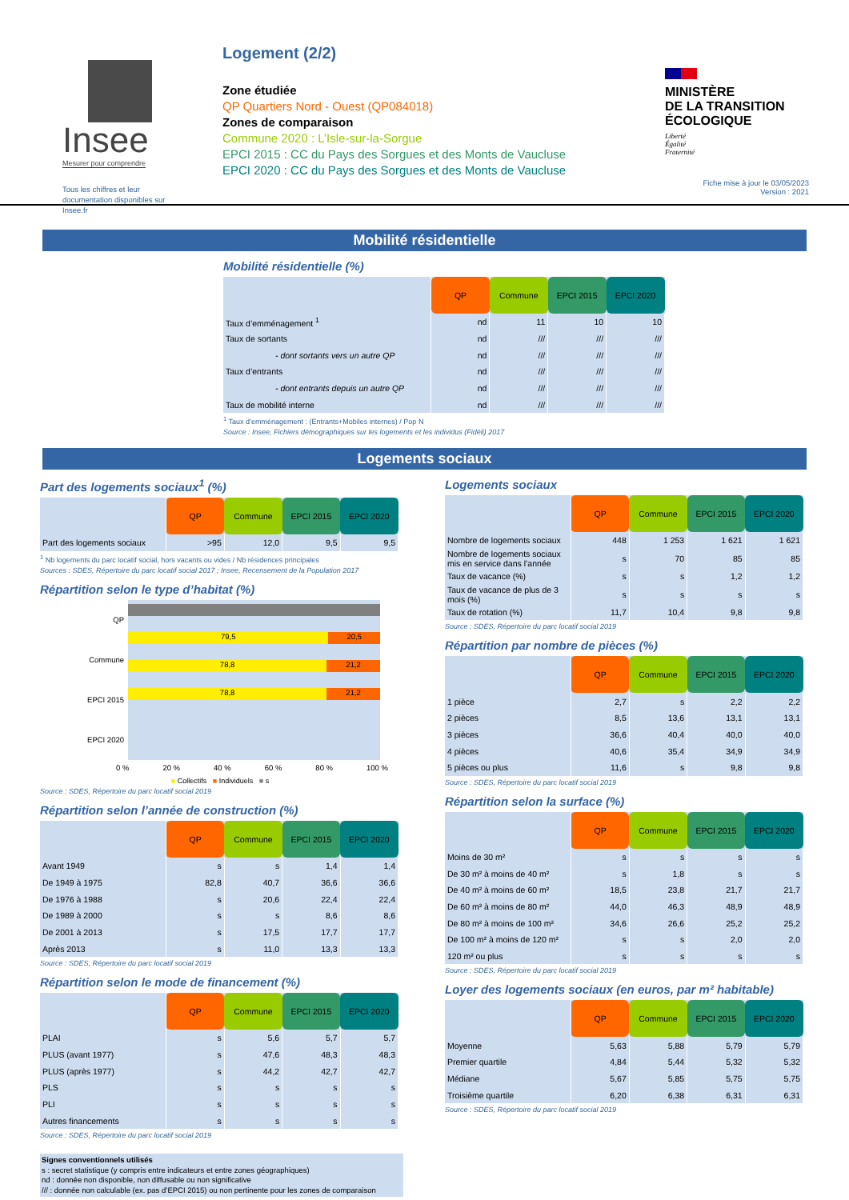Insee
Mesurer pour comprendre
Tous les chiffres et leur documentation disponibles sur Insee.fr
Logement (2/2)
Zone étudiée
QP Quartiers Nord - Ouest (QP084018)
Zones de comparaison
Commune 2020 : L’Isle-sur-la-Sorgue
EPCI 2015 : CC du Pays des Sorgues et des Monts de Vaucluse
EPCI 2020 : CC du Pays des Sorgues et des Monts de Vaucluse
MINISTÈRE
DE LA TRANSITION
ÉCOLOGIQUE
Liberté
Égalité
Fraternité
Fiche mise à jour le 03/05/2023
Version : 2021
Mobilité résidentielle
Mobilité résidentielle (%)
| | QP | Commune | EPCI 2015 | EPCI 2020 |
| Taux d’emménagement <sup>1</sup> | nd | 11 | 10 | 10 |
| Taux de sortants | nd | /// | /// | /// |
| - dont sortants vers un autre QP | nd | /// | /// | /// |
| Taux d’entrants | nd | /// | /// | /// |
| - dont entrants depuis un autre QP | nd | /// | /// | /// |
| Taux de mobilité interne | nd | /// | /// | /// |
<sup>1</sup> Taux d’emménagement : (Entrants+Mobiles internes) / Pop N
Source : Insee, Fichiers démographiques sur les logements et les individus (Fidéli) 2017
Logements sociaux
Part des logements sociaux<sup>1</sup> (%)
| | QP | Commune | EPCI 2015 | EPCI 2020 |
| Part des logements sociaux | >95 | 12,0 | 9,5 | 9,5 |
<sup>1</sup> Nb logements du parc locatif social, hors vacants ou vides / Nb résidences principales
Sources : SDES, Répertoire du parc locatif social 2017 ; Insee, Recensement de la Population 2017
Répartition selon le type d’habitat (%)
QP
Commune
EPCI 2015
EPCI 2020
79,5 20,5
78,8 21,2
78,8 21,2
0 % 20 % 40 % 60 % 80 % 100 %
■ Collectifs ■ Individuels ■ s
Source : SDES, Répertoire du parc locatif social 2019
Répartition selon l’année de construction (%)
| | QP | Commune | EPCI 2015 | EPCI 2020 |
| Avant 1949 | s | s | 1,4 | 1,4 |
| De 1949 à 1975 | 82,8 | 40,7 | 36,6 | 36,6 |
| De 1976 à 1988 | s | 20,6 | 22,4 | 22,4 |
| De 1989 à 2000 | s | s | 8,6 | 8,6 |
| De 2001 à 2013 | s | 17,5 | 17,7 | 17,7 |
| Après 2013 | s | 11,0 | 13,3 | 13,3 |
Source : SDES, Répertoire du parc locatif social 2019
Répartition selon le mode de financement (%)
| | QP | Commune | EPCI 2015 | EPCI 2020 |
| PLAI | s | 5,6 | 5,7 | 5,7 |
| PLUS (avant 1977) | s | 47,6 | 48,3 | 48,3 |
| PLUS (après 1977) | s | 44,2 | 42,7 | 42,7 |
| PLS | s | s | s | s |
| PLI | s | s | s | s |
| Autres financements | s | s | s | s |
Source : SDES, Répertoire du parc locatif social 2019
Signes conventionnels utilisés
s : secret statistique (y compris entre indicateurs et entre zones géographiques)
nd : donnée non disponible, non diffusable ou non significative
/// : donnée non calculable (ex. pas d’EPCI 2015) ou non pertinente pour les zones de comparaison
Logements sociaux
| | QP | Commune | EPCI 2015 | EPCI 2020 |
| Nombre de logements sociaux | 448 | 1 253 | 1 621 | 1 621 |
| Nombre de logements sociaux mis en service dans l’année | s | 70 | 85 | 85 |
| Taux de vacance (%) | s | s | 1,2 | 1,2 |
| Taux de vacance de plus de 3 mois (%) | s | s | s | s |
| Taux de rotation (%) | 11,7 | 10,4 | 9,8 | 9,8 |
Source : SDES, Répertoire du parc locatif social 2019
Répartition par nombre de pièces (%)
| | QP | Commune | EPCI 2015 | EPCI 2020 |
| 1 pièce | 2,7 | s | 2,2 | 2,2 |
| 2 pièces | 8,5 | 13,6 | 13,1 | 13,1 |
| 3 pièces | 36,6 | 40,4 | 40,0 | 40,0 |
| 4 pièces | 40,6 | 35,4 | 34,9 | 34,9 |
| 5 pièces ou plus | 11,6 | s | 9,8 | 9,8 |
Source : SDES, Répertoire du parc locatif social 2019
Répartition selon la surface (%)
| | QP | Commune | EPCI 2015 | EPCI 2020 |
| Moins de 30 m² | s | s | s | s |
| De 30 m² à moins de 40 m² | s | 1,8 | s | s |
| De 40 m² à moins de 60 m² | 18,5 | 23,8 | 21,7 | 21,7 |
| De 60 m² à moins de 80 m² | 44,0 | 46,3 | 48,9 | 48,9 |
| De 80 m² à moins de 100 m² | 34,6 | 26,6 | 25,2 | 25,2 |
| De 100 m² à moins de 120 m² | s | s | 2,0 | 2,0 |
| 120 m² ou plus | s | s | s | s |
Source : SDES, Répertoire du parc locatif social 2019
Loyer des logements sociaux (en euros, par m² habitable)
| | QP | Commune | EPCI 2015 | EPCI 2020 |
| Moyenne | 5,63 | 5,88 | 5,79 | 5,79 |
| Premier quartile | 4,84 | 5,44 | 5,32 | 5,32 |
| Médiane | 5,67 | 5,85 | 5,75 | 5,75 |
| Troisième quartile | 6,20 | 6,38 | 6,31 | 6,31 |
Source : SDES, Répertoire du parc locatif social 2019